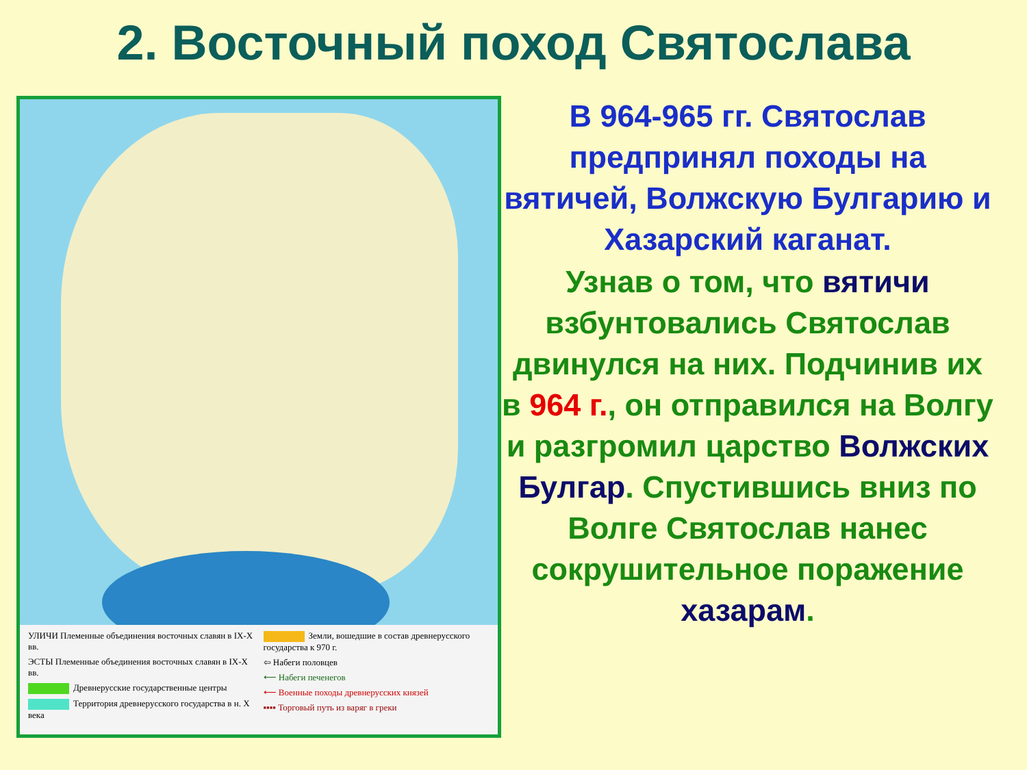2. Восточный поход Святослава
УЛИЧИ Племенные объединения восточных славян в IX-X вв.
ЭСТЫ Племенные объединения восточных славян в IX-X вв.
Древнерусские государственные центры
Территория древнерусского государства в н. X века
Земли, вошедшие в состав древнерусского государства к 970 г.
⇦ Набеги половцев
⟵ Набеги печенегов
⟵ Военные походы древнерусских князей
▪▪▪▪ Торговый путь из варяг в греки
В 964-965 гг. Святослав предпринял походы на вятичей, Волжскую Булгарию и Хазарский каганат.
Узнав о том, что вятичи взбунтовались Святослав двинулся на них. Подчинив их в 964 г., он отправился на Волгу и разгромил царство Волжских Булгар. Спустившись вниз по Волге Святослав нанес сокрушительное поражение хазарам.